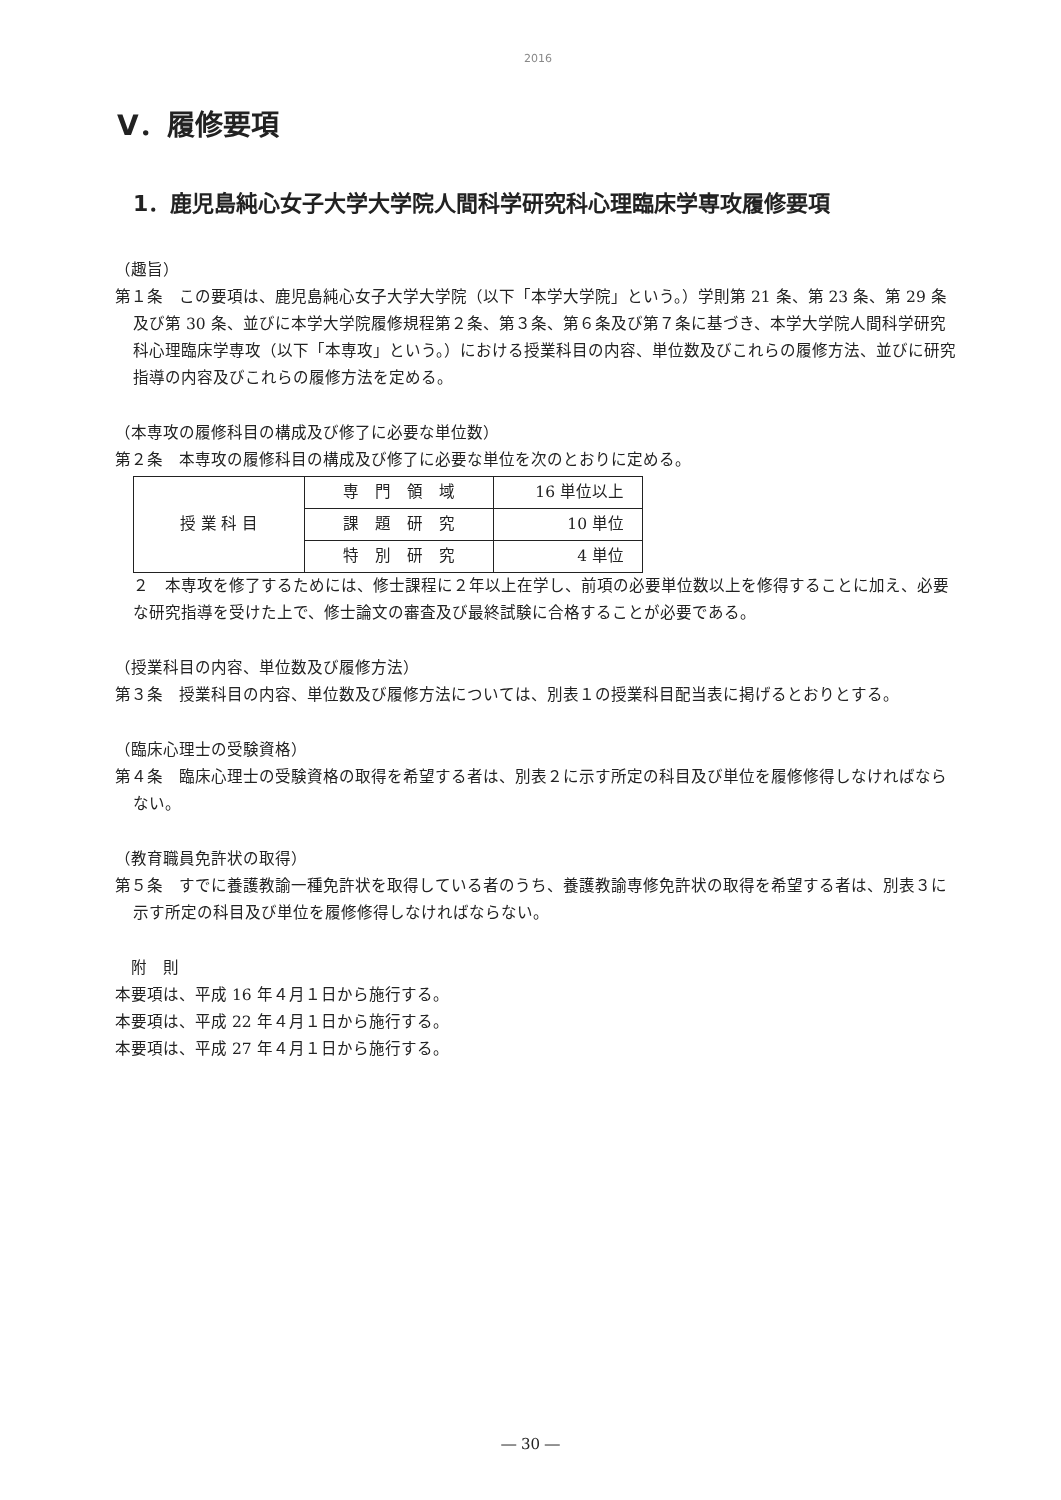2016
Ⅴ．履修要項
1．鹿児島純心女子大学大学院人間科学研究科心理臨床学専攻履修要項
（趣旨）
第１条　この要項は、鹿児島純心女子大学大学院（以下「本学大学院」という。）学則第 21 条、第 23 条、第 29 条及び第 30 条、並びに本学大学院履修規程第２条、第３条、第６条及び第７条に基づき、本学大学院人間科学研究科心理臨床学専攻（以下「本専攻」という。）における授業科目の内容、単位数及びこれらの履修方法、並びに研究指導の内容及びこれらの履修方法を定める。
（本専攻の履修科目の構成及び修了に必要な単位数）
第２条　本専攻の履修科目の構成及び修了に必要な単位を次のとおりに定める。
| 授 業 科 目 | 専 門 領 域 | 16 単位以上 |
| | 課 題 研 究 | 10 単位 |
| | 特 別 研 究 | 4 単位 |
２　本専攻を修了するためには、修士課程に２年以上在学し、前項の必要単位数以上を修得することに加え、必要な研究指導を受けた上で、修士論文の審査及び最終試験に合格することが必要である。
（授業科目の内容、単位数及び履修方法）
第３条　授業科目の内容、単位数及び履修方法については、別表１の授業科目配当表に掲げるとおりとする。
（臨床心理士の受験資格）
第４条　臨床心理士の受験資格の取得を希望する者は、別表２に示す所定の科目及び単位を履修修得しなければならない。
（教育職員免許状の取得）
第５条　すでに養護教諭一種免許状を取得している者のうち、養護教諭専修免許状の取得を希望する者は、別表３に示す所定の科目及び単位を履修修得しなければならない。
　附　則
本要項は、平成 16 年４月１日から施行する。
本要項は、平成 22 年４月１日から施行する。
本要項は、平成 27 年４月１日から施行する。
― 30 ―